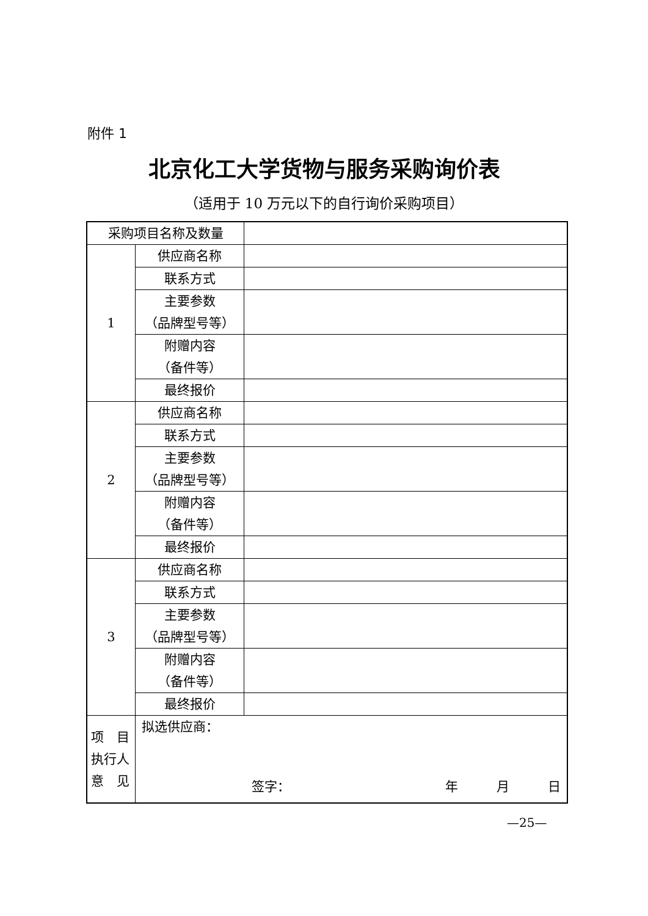附件 1
北京化工大学货物与服务采购询价表
（适用于 10 万元以下的自行询价采购项目）
| 采购项目名称及数量 | | |
| 1 | 供应商名称 | |
| | 联系方式 | |
| | 主要参数 （品牌型号等） | |
| | 附赠内容 （备件等） | |
| | 最终报价 | |
| 2 | 供应商名称 | |
| | 联系方式 | |
| | 主要参数 （品牌型号等） | |
| | 附赠内容 （备件等） | |
| | 最终报价 | |
| 3 | 供应商名称 | |
| | 联系方式 | |
| | 主要参数 （品牌型号等） | |
| | 附赠内容 （备件等） | |
| | 最终报价 | |
| 项 目 执行人 意 见 | 拟选供应商： 签字： 年 月 日 | |
—25—